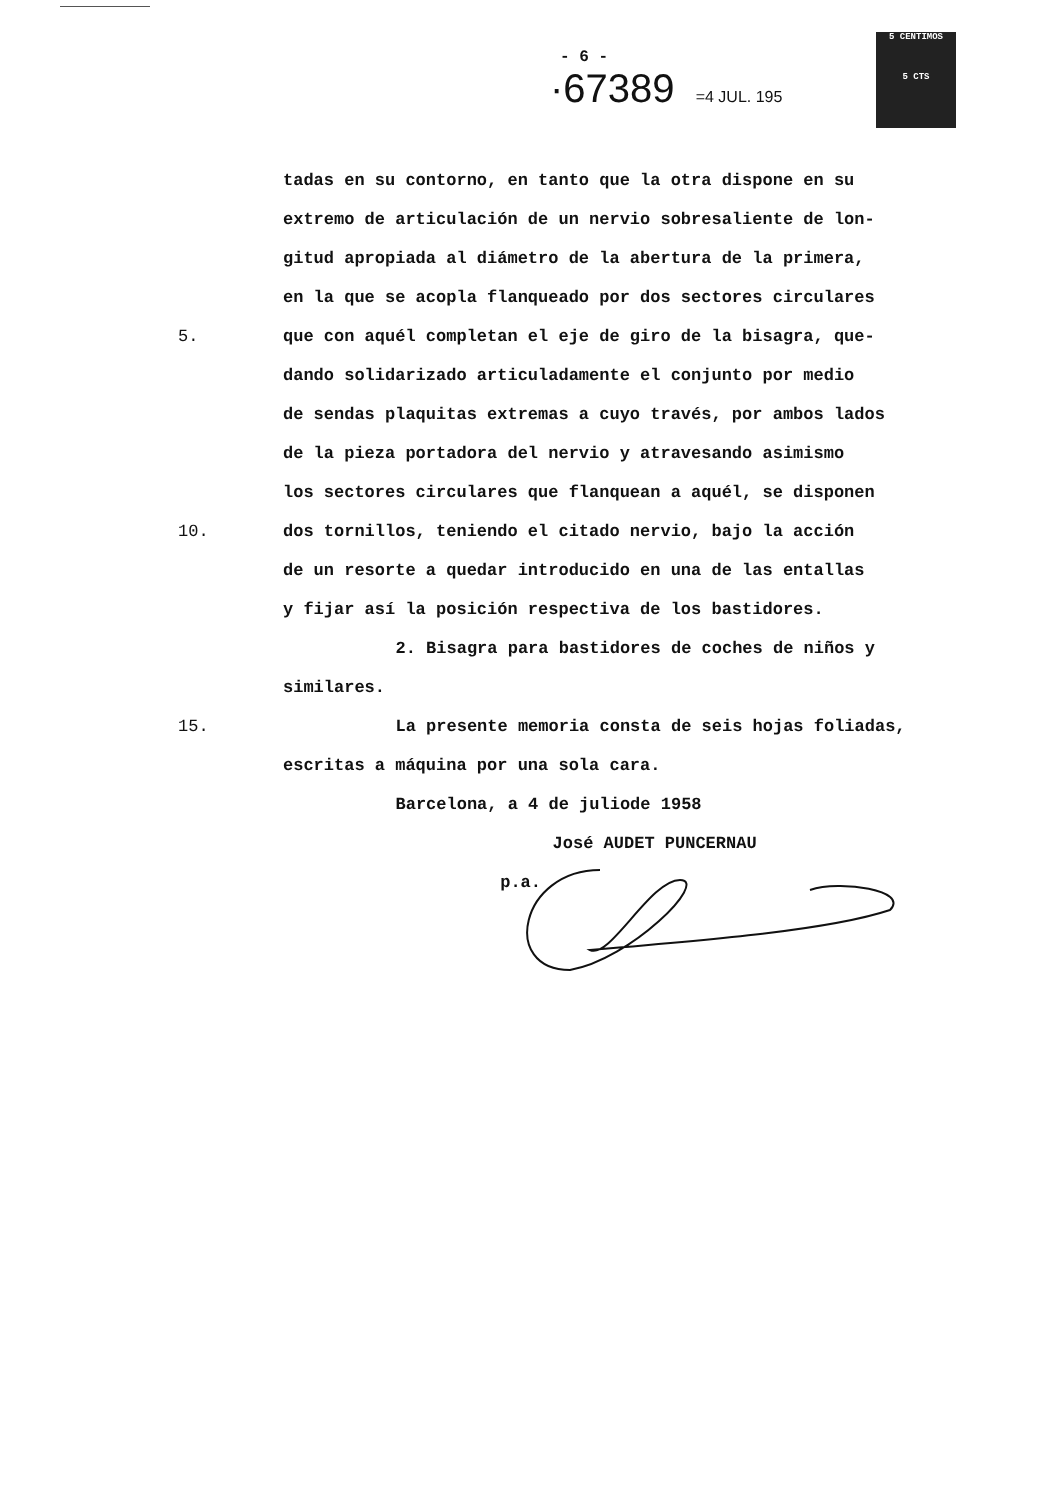5 CENTIMOS
5 CTS
- 6 -
·67389 =4 JUL. 195
tadas en su contorno, en tanto que la otra dispone en su
extremo de articulación de un nervio sobresaliente de lon-
gitud apropiada al diámetro de la abertura de la primera,
en la que se acopla flanqueado por dos sectores circulares
5. que con aquél completan el eje de giro de la bisagra, que-
dando solidarizado articuladamente el conjunto por medio
de sendas plaquitas extremas a cuyo través, por ambos lados
de la pieza portadora del nervio y atravesando asimismo
los sectores circulares que flanquean a aquél, se disponen
10. dos tornillos, teniendo el citado nervio, bajo la acción
de un resorte a quedar introducido en una de las entallas
y fijar así la posición respectiva de los bastidores.
2. Bisagra para bastidores de coches de niños y
similares.
15. La presente memoria consta de seis hojas foliadas,
escritas a máquina por una sola cara.
Barcelona, a 4 de juliode 1958
José AUDET PUNCERNAU
p.a.